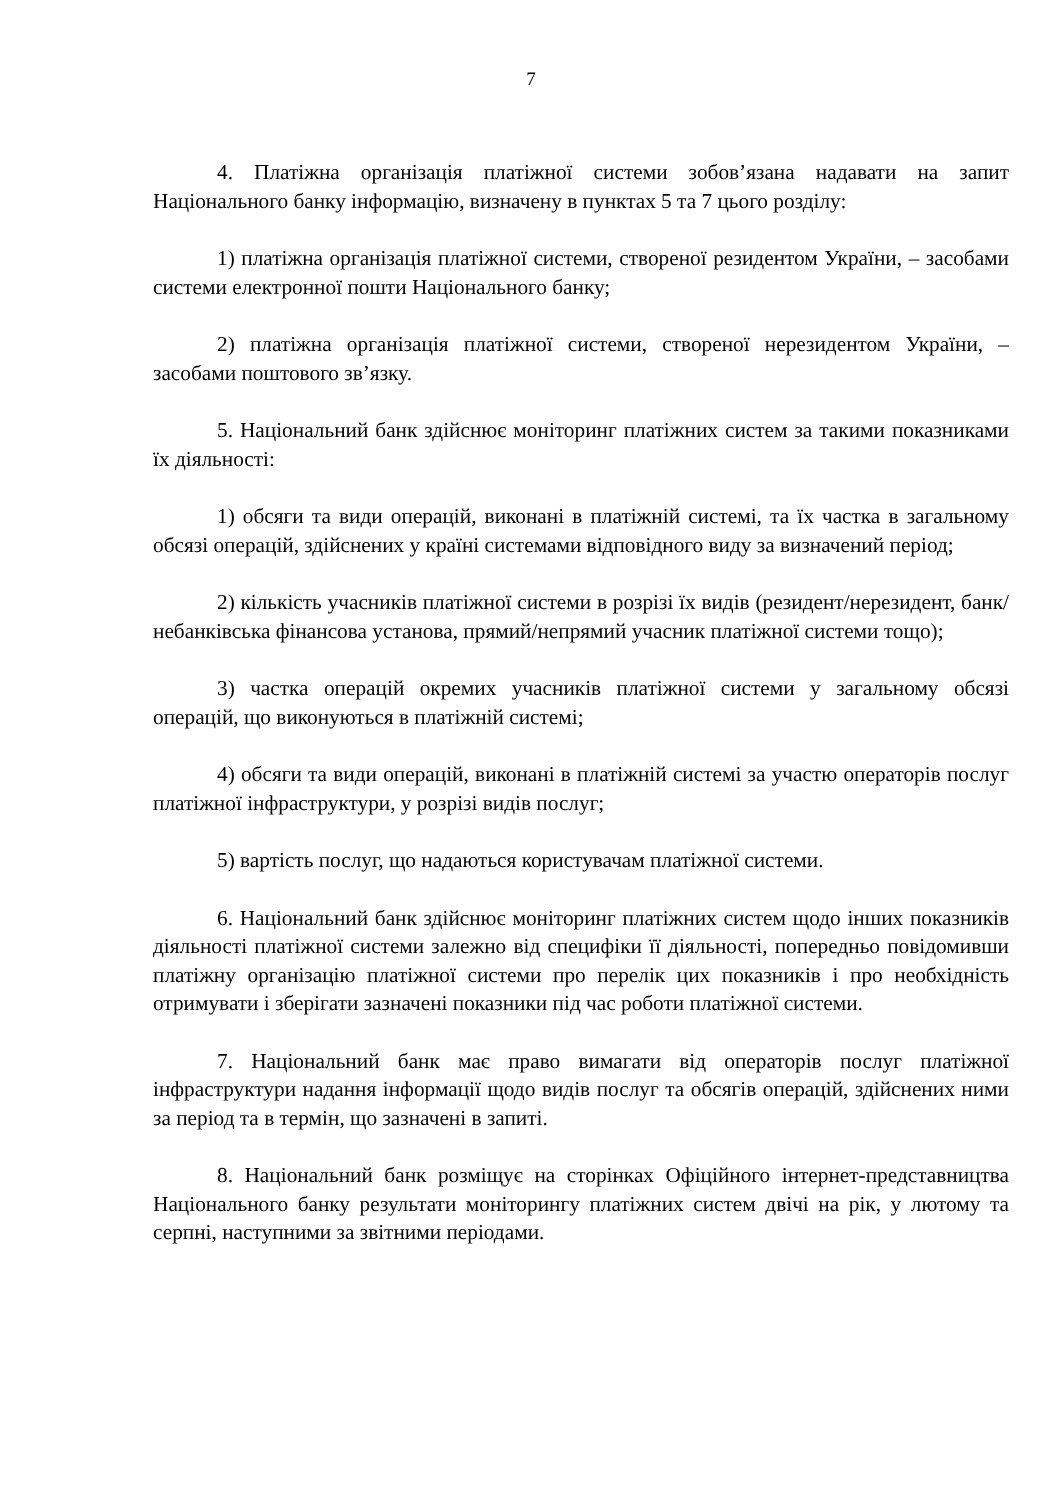7
4. Платіжна організація платіжної системи зобов’язана надавати на запит Національного банку інформацію, визначену в пунктах 5 та 7 цього розділу:
1) платіжна організація платіжної системи, створеної резидентом України, – засобами системи електронної пошти Національного банку;
2) платіжна організація платіжної системи, створеної нерезидентом України, – засобами поштового зв’язку.
5. Національний банк здійснює моніторинг платіжних систем за такими показниками їх діяльності:
1) обсяги та види операцій, виконані в платіжній системі, та їх частка в загальному обсязі операцій, здійснених у країні системами відповідного виду за визначений період;
2) кількість учасників платіжної системи в розрізі їх видів (резидент/нерезидент, банк/небанківська фінансова установа, прямий/непрямий учасник платіжної системи тощо);
3) частка операцій окремих учасників платіжної системи у загальному обсязі операцій, що виконуються в платіжній системі;
4) обсяги та види операцій, виконані в платіжній системі за участю операторів послуг платіжної інфраструктури, у розрізі видів послуг;
5) вартість послуг, що надаються користувачам платіжної системи.
6. Національний банк здійснює моніторинг платіжних систем щодо інших показників діяльності платіжної системи залежно від специфіки її діяльності, попередньо повідомивши платіжну організацію платіжної системи про перелік цих показників і про необхідність отримувати і зберігати зазначені показники під час роботи платіжної системи.
7. Національний банк має право вимагати від операторів послуг платіжної інфраструктури надання інформації щодо видів послуг та обсягів операцій, здійснених ними за період та в термін, що зазначені в запиті.
8. Національний банк розміщує на сторінках Офіційного інтернет-представництва Національного банку результати моніторингу платіжних систем двічі на рік, у лютому та серпні, наступними за звітними періодами.